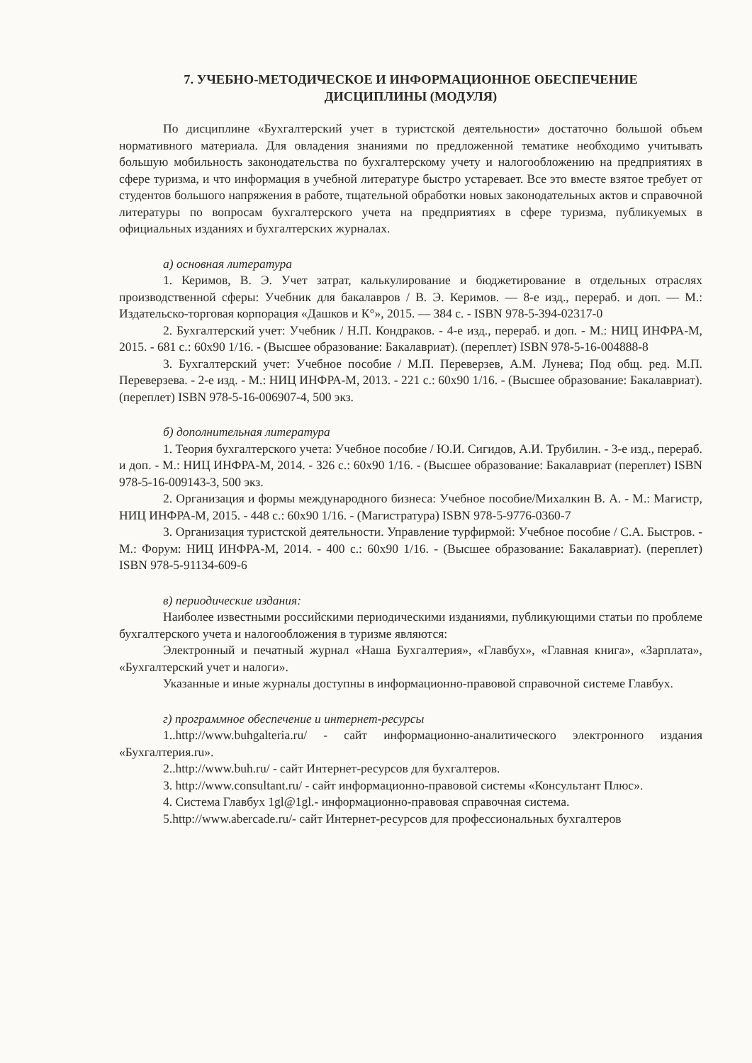7. УЧЕБНО-МЕТОДИЧЕСКОЕ И ИНФОРМАЦИОННОЕ ОБЕСПЕЧЕНИЕ
ДИСЦИПЛИНЫ (МОДУЛЯ)
По дисциплине «Бухгалтерский учет в туристской деятельности» достаточно большой объем нормативного материала. Для овладения знаниями по предложенной тематике необходимо учитывать большую мобильность законодательства по бухгалтерскому учету и налогообложению на предприятиях в сфере туризма, и что информация в учебной литературе быстро устаревает. Все это вместе взятое требует от студентов большого напряжения в работе, тщательной обработки новых законодательных актов и справочной литературы по вопросам бухгалтерского учета на предприятиях в сфере туризма, публикуемых в официальных изданиях и бухгалтерских журналах.
а) основная литература
1. Керимов, В. Э. Учет затрат, калькулирование и бюджетирование в отдельных отраслях производственной сферы: Учебник для бакалавров / В. Э. Керимов. — 8-е изд., перераб. и доп. — М.: Издательско-торговая корпорация «Дашков и К°», 2015. — 384 с. - ISBN 978-5-394-02317-0
2. Бухгалтерский учет: Учебник / Н.П. Кондраков. - 4-е изд., перераб. и доп. - М.: НИЦ ИНФРА-М, 2015. - 681 с.: 60x90 1/16. - (Высшее образование: Бакалавриат). (переплет) ISBN 978-5-16-004888-8
3. Бухгалтерский учет: Учебное пособие / М.П. Переверзев, А.М. Лунева; Под общ. ред. М.П. Переверзева. - 2-е изд. - М.: НИЦ ИНФРА-М, 2013. - 221 с.: 60x90 1/16. - (Высшее образование: Бакалавриат). (переплет) ISBN 978-5-16-006907-4, 500 экз.
б) дополнительная литература
1. Теория бухгалтерского учета: Учебное пособие / Ю.И. Сигидов, А.И. Трубилин. - 3-е изд., перераб. и доп. - М.: НИЦ ИНФРА-М, 2014. - 326 с.: 60x90 1/16. - (Высшее образование: Бакалавриат (переплет) ISBN 978-5-16-009143-3, 500 экз.
2. Организация и формы международного бизнеса: Учебное пособие/Михалкин В. А. - М.: Магистр, НИЦ ИНФРА-М, 2015. - 448 с.: 60x90 1/16. - (Магистратура) ISBN 978-5-9776-0360-7
3. Организация туристской деятельности. Управление турфирмой: Учебное пособие / С.А. Быстров. - М.: Форум: НИЦ ИНФРА-М, 2014. - 400 с.: 60x90 1/16. - (Высшее образование: Бакалавриат). (переплет) ISBN 978-5-91134-609-6
в) периодические издания:
Наиболее известными российскими периодическими изданиями, публикующими статьи по проблеме бухгалтерского учета и налогообложения в туризме являются:
Электронный и печатный журнал «Наша Бухгалтерия», «Главбух», «Главная книга», «Зарплата», «Бухгалтерский учет и налоги».
Указанные и иные журналы доступны в информационно-правовой справочной системе Главбух.
г) программное обеспечение и интернет-ресурсы
1..http://www.buhgalteria.ru/ - сайт информационно-аналитического электронного издания «Бухгалтерия.ru».
2..http://www.buh.ru/ - сайт Интернет-ресурсов для бухгалтеров.
3. http://www.consultant.ru/ - сайт информационно-правовой системы «Консультант Плюс».
4. Система Главбух 1gl@1gl.- информационно-правовая справочная система.
5.http://www.abercade.ru/- сайт Интернет-ресурсов для профессиональных бухгалтеров